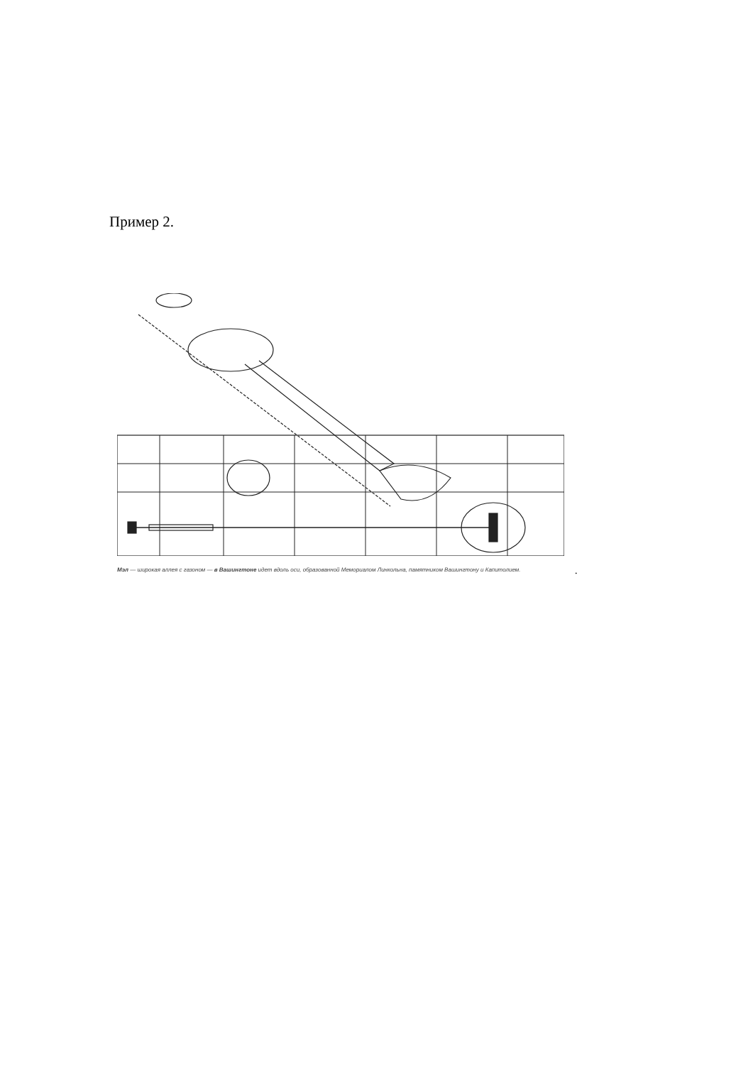Пример 2.
Мэл — широкая аллея с газоном — в Вашингтоне идет вдоль оси, образованной Мемориалом Линкольна, памятником Вашингтону и Капитолием.
.